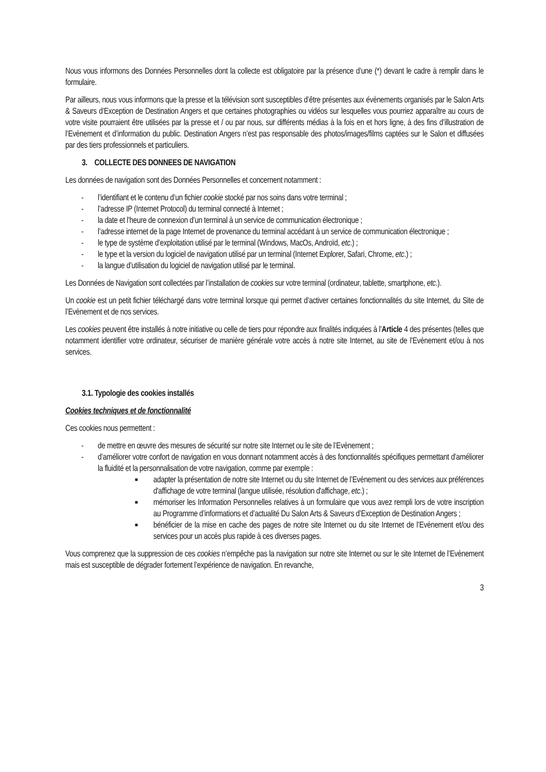Nous vous informons des Données Personnelles dont la collecte est obligatoire par la présence d’une (*) devant le cadre à remplir dans le formulaire.
Par ailleurs, nous vous informons que la presse et la télévision sont susceptibles d’être présentes aux évènements organisés par le Salon Arts & Saveurs d’Exception de Destination Angers et que certaines photographies ou vidéos sur lesquelles vous pourriez apparaître au cours de votre visite pourraient être utilisées par la presse et / ou par nous, sur différents médias à la fois en et hors ligne, à des fins d’illustration de l’Evènement et d’information du public. Destination Angers n’est pas responsable des photos/images/films captées sur le Salon et diffusées par des tiers professionnels et particuliers.
3. COLLECTE DES DONNEES DE NAVIGATION
Les données de navigation sont des Données Personnelles et concernent notamment :
- l’identifiant et le contenu d’un fichier cookie stocké par nos soins dans votre terminal ;
- l’adresse IP (Internet Protocol) du terminal connecté à Internet ;
- la date et l’heure de connexion d’un terminal à un service de communication électronique ;
- l’adresse internet de la page Internet de provenance du terminal accédant à un service de communication électronique ;
- le type de système d’exploitation utilisé par le terminal (Windows, MacOs, Androïd, etc.) ;
- le type et la version du logiciel de navigation utilisé par un terminal (Internet Explorer, Safari, Chrome, etc.) ;
- la langue d’utilisation du logiciel de navigation utilisé par le terminal.
Les Données de Navigation sont collectées par l’installation de cookies sur votre terminal (ordinateur, tablette, smartphone, etc.).
Un cookie est un petit fichier téléchargé dans votre terminal lorsque qui permet d’activer certaines fonctionnalités du site Internet, du Site de l’Evènement et de nos services.
Les cookies peuvent être installés à notre initiative ou celle de tiers pour répondre aux finalités indiquées à l’Article 4 des présentes (telles que notamment identifier votre ordinateur, sécuriser de manière générale votre accès à notre site Internet, au site de l’Evènement et/ou à nos services.
3.1. Typologie des cookies installés
Cookies techniques et de fonctionnalité
Ces cookies nous permettent :
- de mettre en œuvre des mesures de sécurité sur notre site Internet ou le site de l’Evènement ;
- d’améliorer votre confort de navigation en vous donnant notamment accès à des fonctionnalités spécifiques permettant d’améliorer la fluidité et la personnalisation de votre navigation, comme par exemple :
■ adapter la présentation de notre site Internet ou du site Internet de l’Evènement ou des services aux préférences d'affichage de votre terminal (langue utilisée, résolution d'affichage, etc.) ;
■ mémoriser les Information Personnelles relatives à un formulaire que vous avez rempli lors de votre inscription au Programme d’informations et d’actualité Du Salon Arts & Saveurs d’Exception de Destination Angers ;
■ bénéficier de la mise en cache des pages de notre site Internet ou du site Internet de l’Evènement et/ou des services pour un accès plus rapide à ces diverses pages.
Vous comprenez que la suppression de ces cookies n’empêche pas la navigation sur notre site Internet ou sur le site Internet de l’Evènement mais est susceptible de dégrader fortement l’expérience de navigation. En revanche,
3